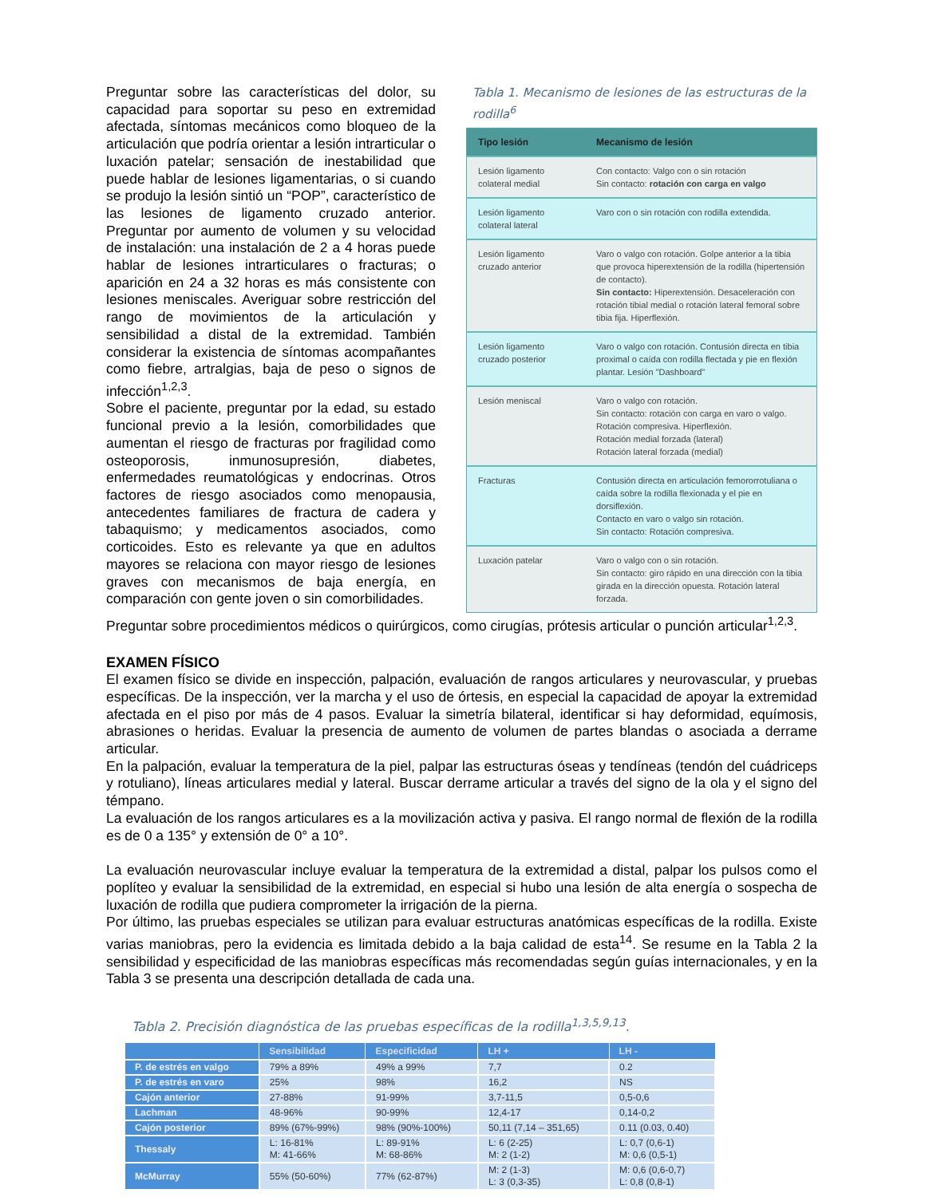Preguntar sobre las características del dolor, su capacidad para soportar su peso en extremidad afectada, síntomas mecánicos como bloqueo de la articulación que podría orientar a lesión intrarticular o luxación patelar; sensación de inestabilidad que puede hablar de lesiones ligamentarias, o si cuando se produjo la lesión sintió un “POP”, característico de las lesiones de ligamento cruzado anterior. Preguntar por aumento de volumen y su velocidad de instalación: una instalación de 2 a 4 horas puede hablar de lesiones intrarticulares o fracturas; o aparición en 24 a 32 horas es más consistente con lesiones meniscales. Averiguar sobre restricción del rango de movimientos de la articulación y sensibilidad a distal de la extremidad. También considerar la existencia de síntomas acompañantes como fiebre, artralgias, baja de peso o signos de infección<sup>1,2,3</sup>.
Sobre el paciente, preguntar por la edad, su estado funcional previo a la lesión, comorbilidades que aumentan el riesgo de fracturas por fragilidad como osteoporosis, inmunosupresión, diabetes, enfermedades reumatológicas y endocrinas. Otros factores de riesgo asociados como menopausia, antecedentes familiares de fractura de cadera y tabaquismo; y medicamentos asociados, como corticoides. Esto es relevante ya que en adultos mayores se relaciona con mayor riesgo de lesiones graves con mecanismos de baja energía, en comparación con gente joven o sin comorbilidades.
Tabla 1. Mecanismo de lesiones de las estructuras de la rodilla<sup>6</sup>
| Tipo lesión | Mecanismo de lesión |
| --- | --- |
| Lesión ligamento colateral medial | Con contacto: Valgo con o sin rotación Sin contacto: rotación con carga en valgo |
| Lesión ligamento colateral lateral | Varo con o sin rotación con rodilla extendida. |
| Lesión ligamento cruzado anterior | Varo o valgo con rotación. Golpe anterior a la tibia que provoca hiperextensión de la rodilla (hipertensión de contacto). Sin contacto: Hiperextensión. Desaceleración con rotación tibial medial o rotación lateral femoral sobre tibia fija. Hiperflexión. |
| Lesión ligamento cruzado posterior | Varo o valgo con rotación. Contusión directa en tibia proximal o caída con rodilla flectada y pie en flexión plantar. Lesión "Dashboard" |
| Lesión meniscal | Varo o valgo con rotación. Sin contacto: rotación con carga en varo o valgo. Rotación compresiva. Hiperflexión. Rotación medial forzada (lateral) Rotación lateral forzada (medial) |
| Fracturas | Contusión directa en articulación femororrotuliana o caída sobre la rodilla flexionada y el pie en dorsiflexión. Contacto en varo o valgo sin rotación. Sin contacto: Rotación compresiva. |
| Luxación patelar | Varo o valgo con o sin rotación. Sin contacto: giro rápido en una dirección con la tibia girada en la dirección opuesta. Rotación lateral forzada. |
Preguntar sobre procedimientos médicos o quirúrgicos, como cirugías, prótesis articular o punción articular<sup>1,2,3</sup>.
EXAMEN FÍSICO
El examen físico se divide en inspección, palpación, evaluación de rangos articulares y neurovascular, y pruebas específicas. De la inspección, ver la marcha y el uso de órtesis, en especial la capacidad de apoyar la extremidad afectada en el piso por más de 4 pasos. Evaluar la simetría bilateral, identificar si hay deformidad, equímosis, abrasiones o heridas. Evaluar la presencia de aumento de volumen de partes blandas o asociada a derrame articular.
En la palpación, evaluar la temperatura de la piel, palpar las estructuras óseas y tendíneas (tendón del cuádriceps y rotuliano), líneas articulares medial y lateral. Buscar derrame articular a través del signo de la ola y el signo del témpano.
La evaluación de los rangos articulares es a la movilización activa y pasiva. El rango normal de flexión de la rodilla es de 0 a 135° y extensión de 0° a 10°.
La evaluación neurovascular incluye evaluar la temperatura de la extremidad a distal, palpar los pulsos como el poplíteo y evaluar la sensibilidad de la extremidad, en especial si hubo una lesión de alta energía o sospecha de luxación de rodilla que pudiera comprometer la irrigación de la pierna.
Por último, las pruebas especiales se utilizan para evaluar estructuras anatómicas específicas de la rodilla. Existe varias maniobras, pero la evidencia es limitada debido a la baja calidad de esta<sup>14</sup>. Se resume en la Tabla 2 la sensibilidad y especificidad de las maniobras específicas más recomendadas según guías internacionales, y en la Tabla 3 se presenta una descripción detallada de cada una.
Tabla 2. Precisión diagnóstica de las pruebas específicas de la rodilla<sup>1,3,5,9,13</sup>.
| | Sensibilidad | Especificidad | LH + | LH - |
| --- | --- | --- | --- | --- |
| P. de estrés en valgo | 79% a 89% | 49% a 99% | 7,7 | 0.2 |
| P. de estrés en varo | 25% | 98% | 16,2 | NS |
| Cajón anterior | 27-88% | 91-99% | 3,7-11,5 | 0,5-0,6 |
| Lachman | 48-96% | 90-99% | 12,4-17 | 0,14-0,2 |
| Cajón posterior | 89% (67%-99%) | 98% (90%-100%) | 50,11 (7,14 – 351,65) | 0.11 (0.03, 0.40) |
| Thessaly | L: 16-81% M: 41-66% | L: 89-91% M: 68-86% | L: 6 (2-25) M: 2 (1-2) | L: 0,7 (0,6-1) M: 0,6 (0,5-1) |
| McMurray | 55% (50-60%) | 77% (62-87%) | M: 2 (1-3) L: 3 (0,3-35) | M: 0,6 (0,6-0,7) L: 0,8 (0,8-1) |